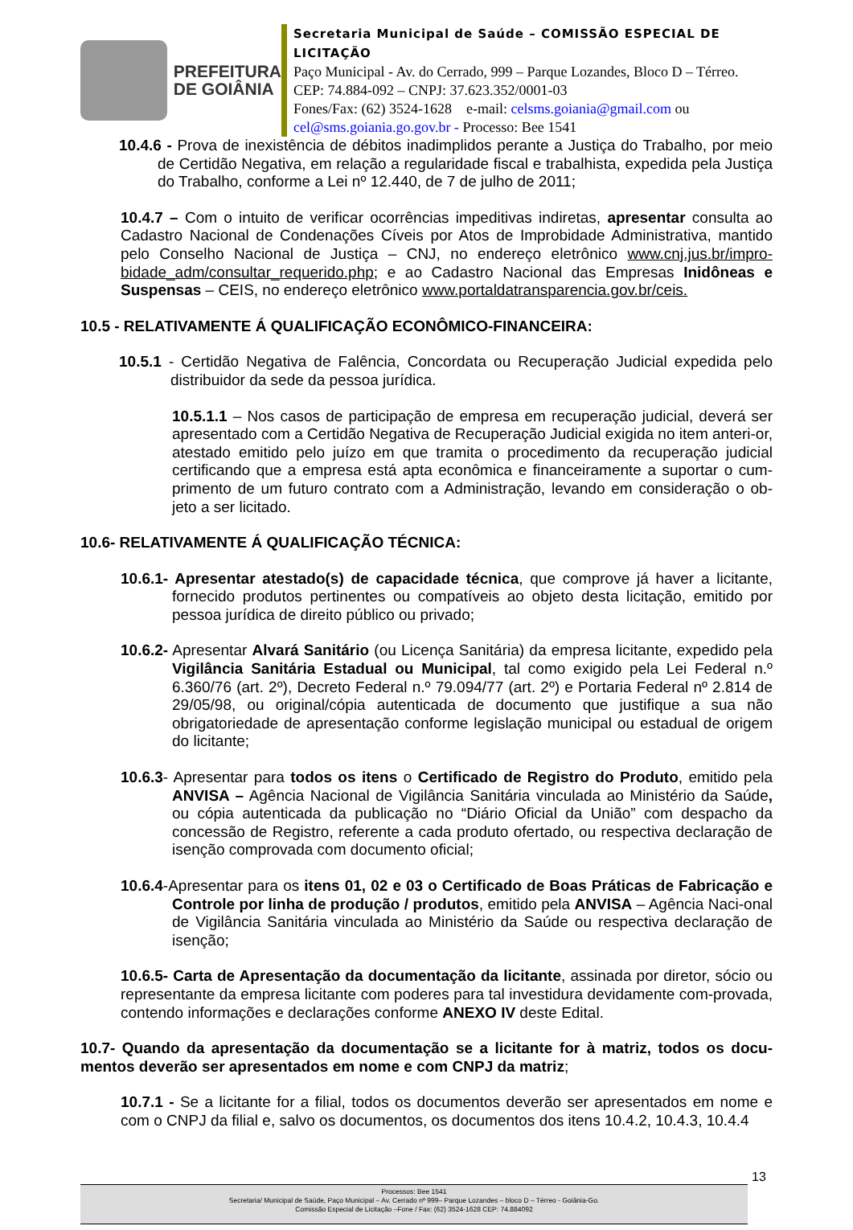PREFEITURA
DE GOIÂNIA
Secretaria Municipal de Saúde – COMISSÃO ESPECIAL DE LICITAÇÃO
Paço Municipal - Av. do Cerrado, 999 – Parque Lozandes, Bloco D – Térreo. CEP: 74.884-092 – CNPJ: 37.623.352/0001-03
Fones/Fax: (62) 3524-1628 e-mail: celsms.goiania@gmail.com ou cel@sms.goiania.go.gov.br - Processo: Bee 1541
10.4.6 - Prova de inexistência de débitos inadimplidos perante a Justiça do Trabalho, por meio de Certidão Negativa, em relação a regularidade fiscal e trabalhista, expedida pela Justiça do Trabalho, conforme a Lei nº 12.440, de 7 de julho de 2011;
10.4.7 – Com o intuito de verificar ocorrências impeditivas indiretas, apresentar consulta ao Cadastro Nacional de Condenações Cíveis por Atos de Improbidade Administrativa, mantido pelo Conselho Nacional de Justiça – CNJ, no endereço eletrônico www.cnj.jus.br/impro-bidade_adm/consultar_requerido.php; e ao Cadastro Nacional das Empresas Inidôneas e Suspensas – CEIS, no endereço eletrônico www.portaldatransparencia.gov.br/ceis.
10.5 - RELATIVAMENTE Á QUALIFICAÇÃO ECONÔMICO-FINANCEIRA:
10.5.1 - Certidão Negativa de Falência, Concordata ou Recuperação Judicial expedida pelo distribuidor da sede da pessoa jurídica.
10.5.1.1 – Nos casos de participação de empresa em recuperação judicial, deverá ser apresentado com a Certidão Negativa de Recuperação Judicial exigida no item anteri-or, atestado emitido pelo juízo em que tramita o procedimento da recuperação judicial certificando que a empresa está apta econômica e financeiramente a suportar o cum-primento de um futuro contrato com a Administração, levando em consideração o ob-jeto a ser licitado.
10.6- RELATIVAMENTE Á QUALIFICAÇÃO TÉCNICA:
10.6.1- Apresentar atestado(s) de capacidade técnica, que comprove já haver a licitante, fornecido produtos pertinentes ou compatíveis ao objeto desta licitação, emitido por pessoa jurídica de direito público ou privado;
10.6.2- Apresentar Alvará Sanitário (ou Licença Sanitária) da empresa licitante, expedido pela Vigilância Sanitária Estadual ou Municipal, tal como exigido pela Lei Federal n.º 6.360/76 (art. 2º), Decreto Federal n.º 79.094/77 (art. 2º) e Portaria Federal nº 2.814 de 29/05/98, ou original/cópia autenticada de documento que justifique a sua não obrigatoriedade de apresentação conforme legislação municipal ou estadual de origem do licitante;
10.6.3- Apresentar para todos os itens o Certificado de Registro do Produto, emitido pela ANVISA – Agência Nacional de Vigilância Sanitária vinculada ao Ministério da Saúde, ou cópia autenticada da publicação no “Diário Oficial da União” com despacho da concessão de Registro, referente a cada produto ofertado, ou respectiva declaração de isenção comprovada com documento oficial;
10.6.4-Apresentar para os itens 01, 02 e 03 o Certificado de Boas Práticas de Fabricação e Controle por linha de produção / produtos, emitido pela ANVISA – Agência Naci-onal de Vigilância Sanitária vinculada ao Ministério da Saúde ou respectiva declaração de isenção;
10.6.5- Carta de Apresentação da documentação da licitante, assinada por diretor, sócio ou representante da empresa licitante com poderes para tal investidura devidamente com-provada, contendo informações e declarações conforme ANEXO IV deste Edital.
10.7- Quando da apresentação da documentação se a licitante for à matriz, todos os docu-mentos deverão ser apresentados em nome e com CNPJ da matriz;
10.7.1 - Se a licitante for a filial, todos os documentos deverão ser apresentados em nome e com o CNPJ da filial e, salvo os documentos, os documentos dos itens 10.4.2, 10.4.3, 10.4.4
13
Processos: Bee 1541
Secretaria/ Municipal de Saúde, Paço Municipal – Av. Cerrado nº 999– Parque Lozandes – bloco D – Térreo - Goiânia-Go.
Comissão Especial de Licitação –Fone / Fax: (62) 3524-1628 CEP: 74.884092